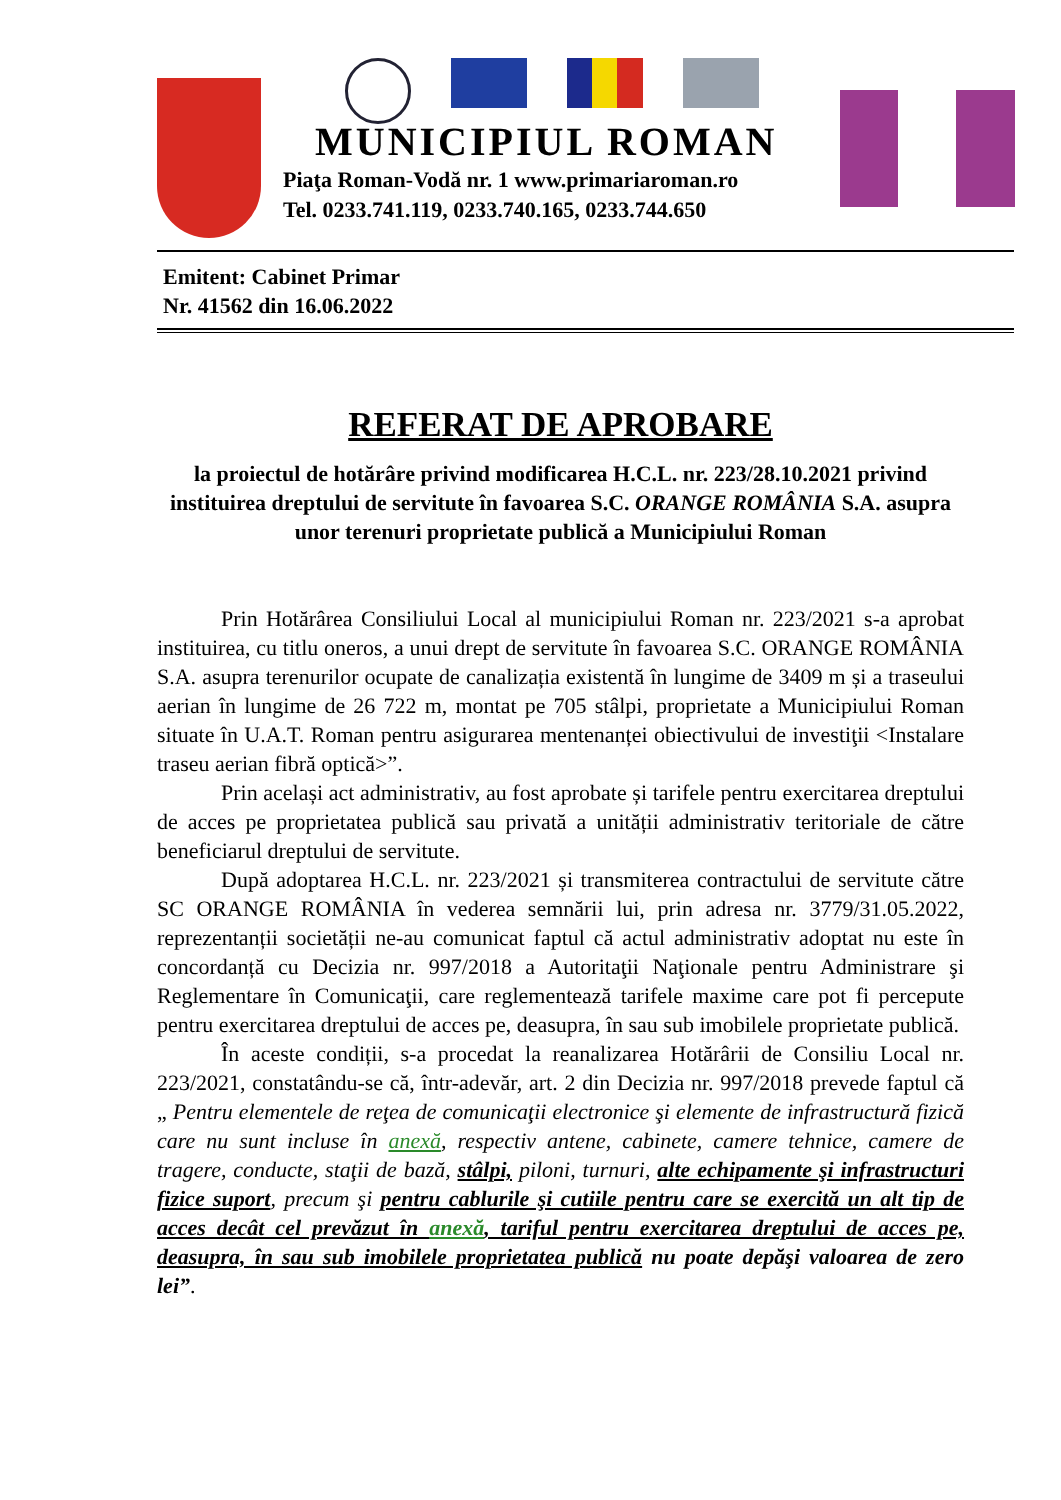MUNICIPIUL ROMAN
Piaţa Roman-Vodă nr. 1 www.primariaroman.ro
Tel. 0233.741.119, 0233.740.165, 0233.744.650
Emitent: Cabinet Primar
Nr. 41562 din 16.06.2022
REFERAT DE APROBARE
la proiectul de hotărâre privind modificarea H.C.L. nr. 223/28.10.2021 privind instituirea dreptului de servitute în favoarea S.C. ORANGE ROMÂNIA S.A. asupra unor terenuri proprietate publică a Municipiului Roman
Prin Hotărârea Consiliului Local al municipiului Roman nr. 223/2021 s-a aprobat instituirea, cu titlu oneros, a unui drept de servitute în favoarea S.C. ORANGE ROMÂNIA S.A. asupra terenurilor ocupate de canalizația existentă în lungime de 3409 m și a traseului aerian în lungime de 26 722 m, montat pe 705 stâlpi, proprietate a Municipiului Roman situate în U.A.T. Roman pentru asigurarea mentenanței obiectivului de investiţii <Instalare traseu aerian fibră optică>”.
Prin același act administrativ, au fost aprobate și tarifele pentru exercitarea dreptului de acces pe proprietatea publică sau privată a unității administrativ teritoriale de către beneficiarul dreptului de servitute.
După adoptarea H.C.L. nr. 223/2021 și transmiterea contractului de servitute către SC ORANGE ROMÂNIA în vederea semnării lui, prin adresa nr. 3779/31.05.2022, reprezentanții societății ne-au comunicat faptul că actul administrativ adoptat nu este în concordanță cu Decizia nr. 997/2018 a Autoritaţii Naţionale pentru Administrare şi Reglementare în Comunicaţii, care reglementează tarifele maxime care pot fi percepute pentru exercitarea dreptului de acces pe, deasupra, în sau sub imobilele proprietate publică.
În aceste condiții, s-a procedat la reanalizarea Hotărârii de Consiliu Local nr. 223/2021, constatându-se că, într-adevăr, art. 2 din Decizia nr. 997/2018 prevede faptul că „ Pentru elementele de reţea de comunicaţii electronice şi elemente de infrastructură fizică care nu sunt incluse în anexă, respectiv antene, cabinete, camere tehnice, camere de tragere, conducte, staţii de bază, stâlpi, piloni, turnuri, alte echipamente şi infrastructuri fizice suport, precum şi pentru cablurile şi cutiile pentru care se exercită un alt tip de acces decât cel prevăzut în anexă, tariful pentru exercitarea dreptului de acces pe, deasupra, în sau sub imobilele proprietatea publică nu poate depăşi valoarea de zero lei”.